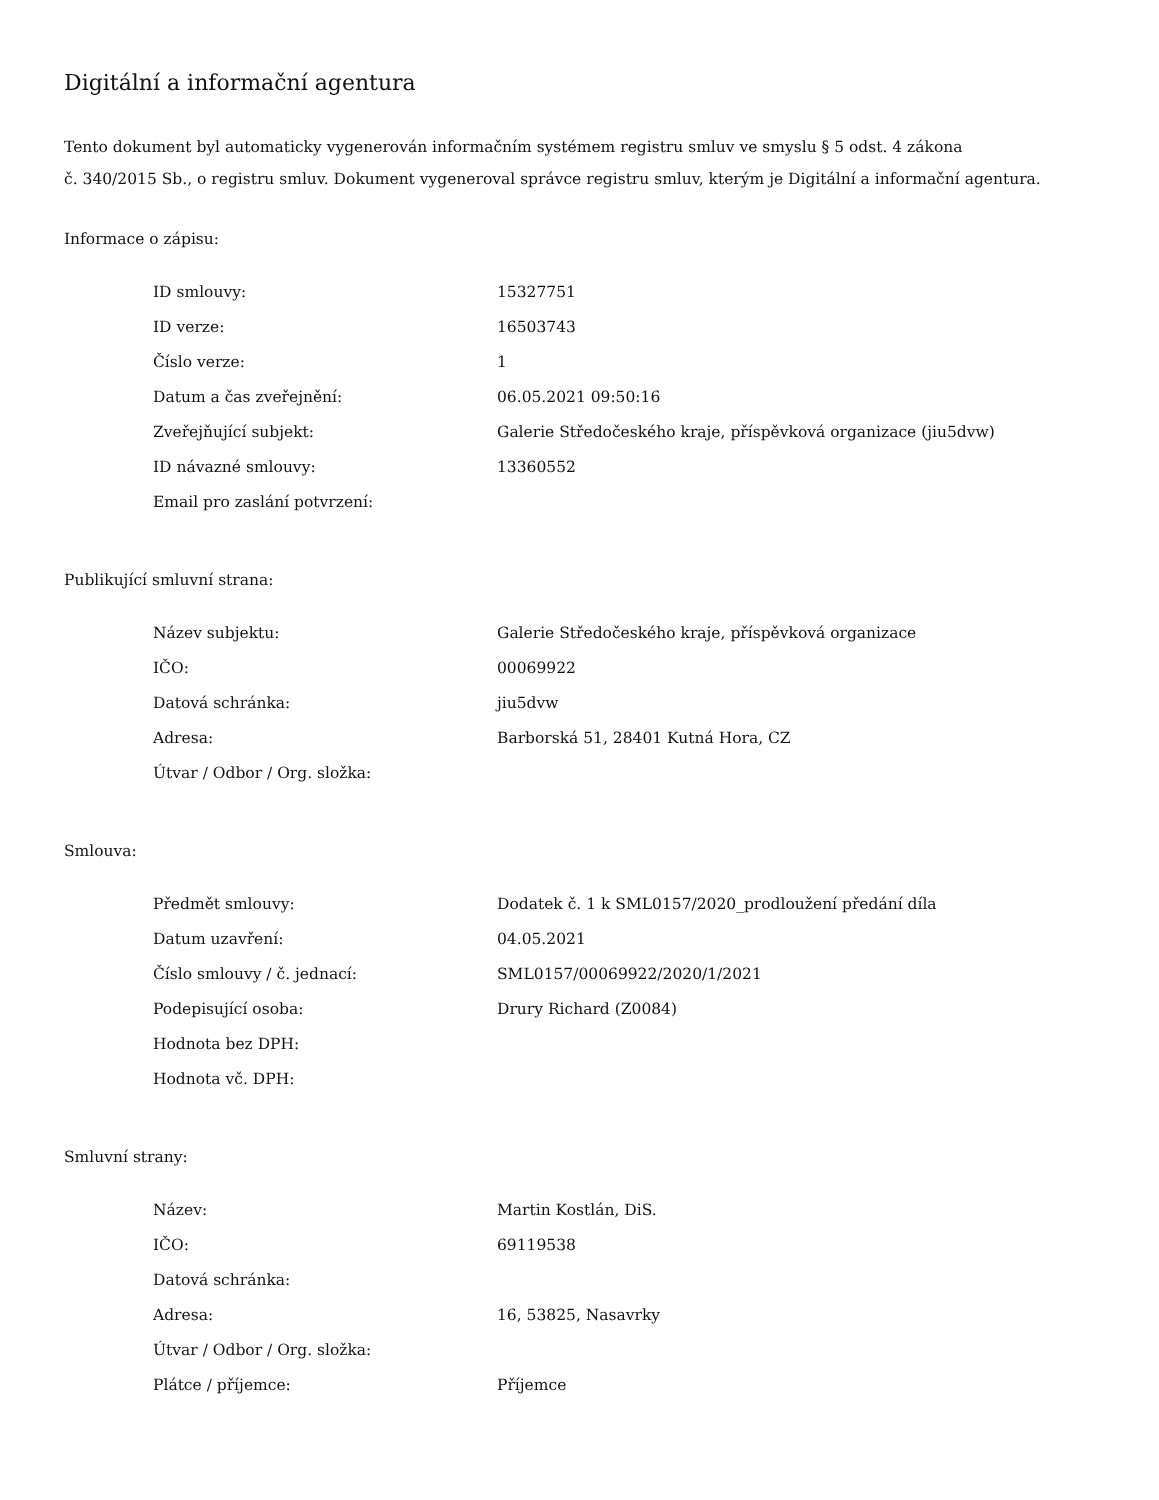Digitální a informační agentura
Tento dokument byl automaticky vygenerován informačním systémem registru smluv ve smyslu § 5 odst. 4 zákona
č. 340/2015 Sb., o registru smluv. Dokument vygeneroval správce registru smluv, kterým je Digitální a informační agentura.
Informace o zápisu:
| ID smlouvy: | 15327751 |
| ID verze: | 16503743 |
| Číslo verze: | 1 |
| Datum a čas zveřejnění: | 06.05.2021 09:50:16 |
| Zveřejňující subjekt: | Galerie Středočeského kraje, příspěvková organizace (jiu5dvw) |
| ID návazné smlouvy: | 13360552 |
| Email pro zaslání potvrzení: | |
Publikující smluvní strana:
| Název subjektu: | Galerie Středočeského kraje, příspěvková organizace |
| IČO: | 00069922 |
| Datová schránka: | jiu5dvw |
| Adresa: | Barborská 51, 28401 Kutná Hora, CZ |
| Útvar / Odbor / Org. složka: | |
Smlouva:
| Předmět smlouvy: | Dodatek č. 1 k SML0157/2020_prodloužení předání díla |
| Datum uzavření: | 04.05.2021 |
| Číslo smlouvy / č. jednací: | SML0157/00069922/2020/1/2021 |
| Podepisující osoba: | Drury Richard (Z0084) |
| Hodnota bez DPH: | |
| Hodnota vč. DPH: | |
Smluvní strany:
| Název: | Martin Kostlán, DiS. |
| IČO: | 69119538 |
| Datová schránka: | |
| Adresa: | 16, 53825, Nasavrky |
| Útvar / Odbor / Org. složka: | |
| Plátce / příjemce: | Příjemce |